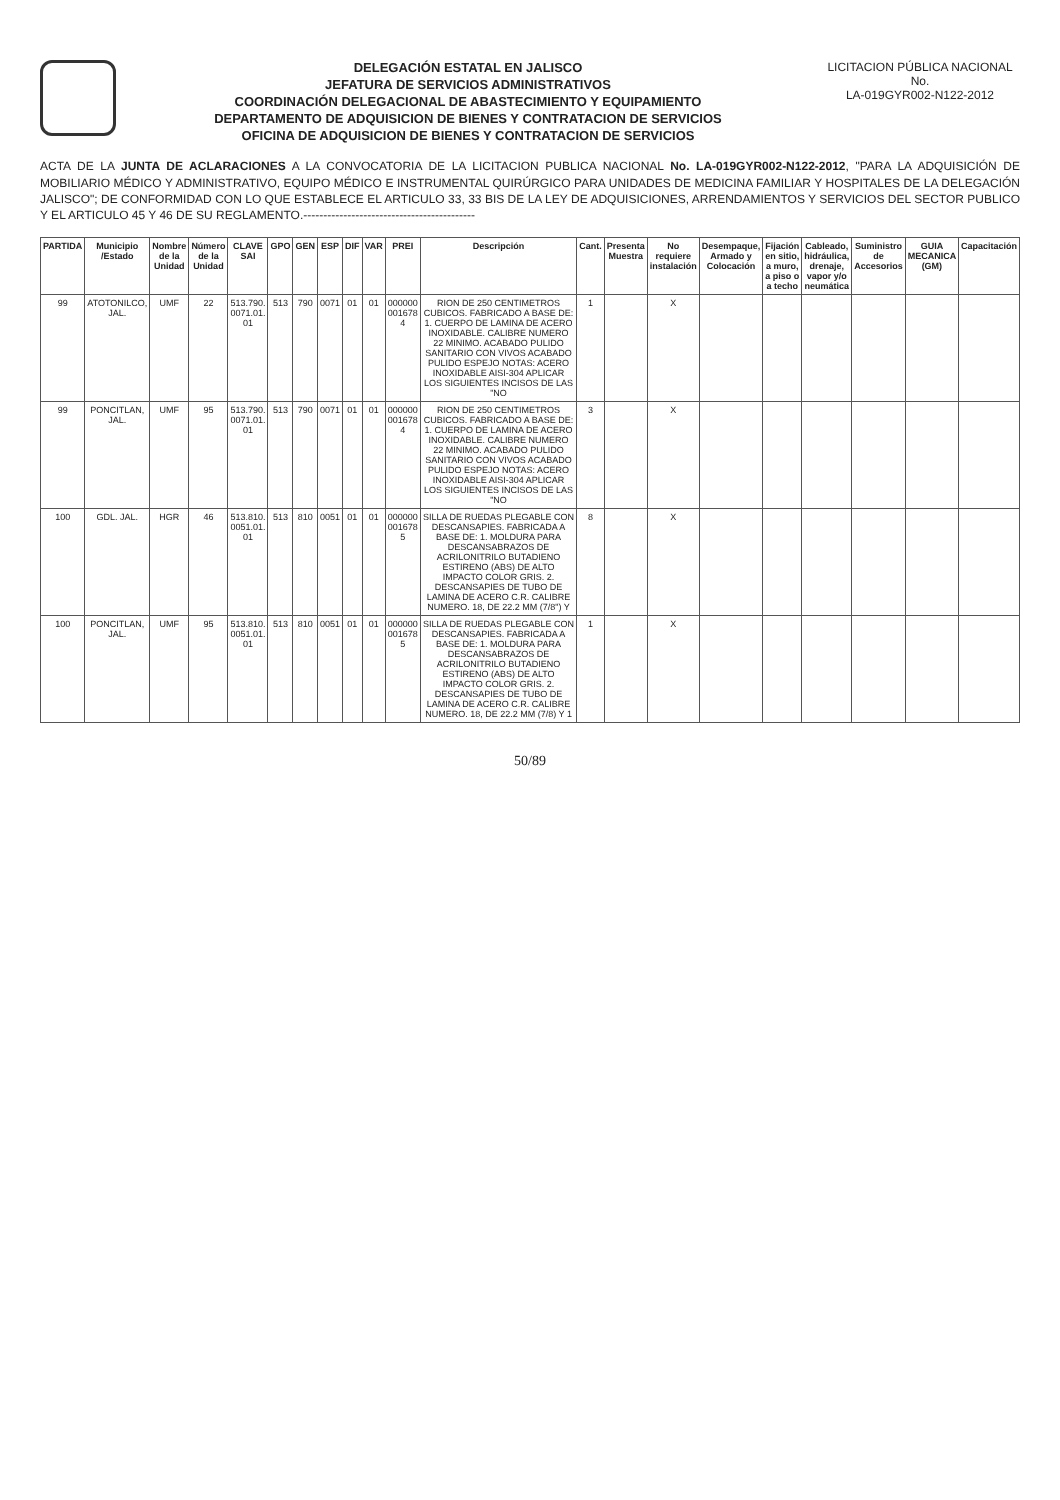DELEGACIÓN ESTATAL EN JALISCO
JEFATURA DE SERVICIOS ADMINISTRATIVOS
COORDINACIÓN DELEGACIONAL DE ABASTECIMIENTO Y EQUIPAMIENTO
DEPARTAMENTO DE ADQUISICION DE BIENES Y CONTRATACION DE SERVICIOS
OFICINA DE ADQUISICION DE BIENES Y CONTRATACION DE SERVICIOS
LICITACION PÚBLICA NACIONAL
No.
LA-019GYR002-N122-2012
ACTA DE LA JUNTA DE ACLARACIONES A LA CONVOCATORIA DE LA LICITACION PUBLICA NACIONAL No. LA-019GYR002-N122-2012, "PARA LA ADQUISICIÓN DE MOBILIARIO MÉDICO Y ADMINISTRATIVO, EQUIPO MÉDICO E INSTRUMENTAL QUIRÚRGICO PARA UNIDADES DE MEDICINA FAMILIAR Y HOSPITALES DE LA DELEGACIÓN JALISCO"; DE CONFORMIDAD CON LO QUE ESTABLECE EL ARTICULO 33, 33 BIS DE LA LEY DE ADQUISICIONES, ARRENDAMIENTOS Y SERVICIOS DEL SECTOR PUBLICO Y EL ARTICULO 45 Y 46 DE SU REGLAMENTO.-------------------------------------------
| PARTIDA | Municipio /Estado | Nombre de la Unidad | Número de la Unidad | CLAVE SAI | GPO | GEN | ESP | DIF | VAR | PREI | Descripción | Cant. | Presenta Muestra | No requiere instalación | Desempaque, Armado y Colocación | Fijación en sitio, a muro, a piso o a techo | Cableado, hidráulica, drenaje, vapor y/o neumática | Suministro de Accesorios | GUIA MECANICA (GM) | Capacitación |
| --- | --- | --- | --- | --- | --- | --- | --- | --- | --- | --- | --- | --- | --- | --- | --- | --- | --- | --- | --- | --- |
| 99 | ATOTONILCO, JAL. | UMF | 22 | 513.790. 0071.01. 01 | 513 | 790 | 0071 | 01 | 01 | 000000 001678 4 | RION DE 250 CENTIMETROS CUBICOS. FABRICADO A BASE DE: 1. CUERPO DE LAMINA DE ACERO INOXIDABLE. CALIBRE NUMERO 22 MINIMO. ACABADO PULIDO SANITARIO CON VIVOS ACABADO PULIDO ESPEJO NOTAS: ACERO INOXIDABLE AISI-304 APLICAR LOS SIGUIENTES INCISOS DE LAS "NO | 1 | | X | | | | | | |
| 99 | PONCITLAN, JAL. | UMF | 95 | 513.790. 0071.01. 01 | 513 | 790 | 0071 | 01 | 01 | 000000 001678 4 | RION DE 250 CENTIMETROS CUBICOS. FABRICADO A BASE DE: 1. CUERPO DE LAMINA DE ACERO INOXIDABLE. CALIBRE NUMERO 22 MINIMO. ACABADO PULIDO SANITARIO CON VIVOS ACABADO PULIDO ESPEJO NOTAS: ACERO INOXIDABLE AISI-304 APLICAR LOS SIGUIENTES INCISOS DE LAS "NO | 3 | | X | | | | | | |
| 100 | GDL. JAL. | HGR | 46 | 513.810. 0051.01. 01 | 513 | 810 | 0051 | 01 | 01 | 000000 001678 5 | SILLA DE RUEDAS PLEGABLE CON DESCANSAPIES. FABRICADA A BASE DE: 1. MOLDURA PARA DESCANSABRAZOS DE ACRILONITRILO BUTADIENO ESTIRENO (ABS) DE ALTO IMPACTO COLOR GRIS. 2. DESCANSAPIES DE TUBO DE LAMINA DE ACERO C.R. CALIBRE NUMERO. 18, DE 22.2 MM (7/8") Y | 8 | | X | | | | | | |
| 100 | PONCITLAN, JAL. | UMF | 95 | 513.810. 0051.01. 01 | 513 | 810 | 0051 | 01 | 01 | 000000 001678 5 | SILLA DE RUEDAS PLEGABLE CON DESCANSAPIES. FABRICADA A BASE DE: 1. MOLDURA PARA DESCANSABRAZOS DE ACRILONITRILO BUTADIENO ESTIRENO (ABS) DE ALTO IMPACTO COLOR GRIS. 2. DESCANSAPIES DE TUBO DE LAMINA DE ACERO C.R. CALIBRE NUMERO. 18, DE 22.2 MM (7/8) Y 1 | 1 | | X | | | | | | |
50/89